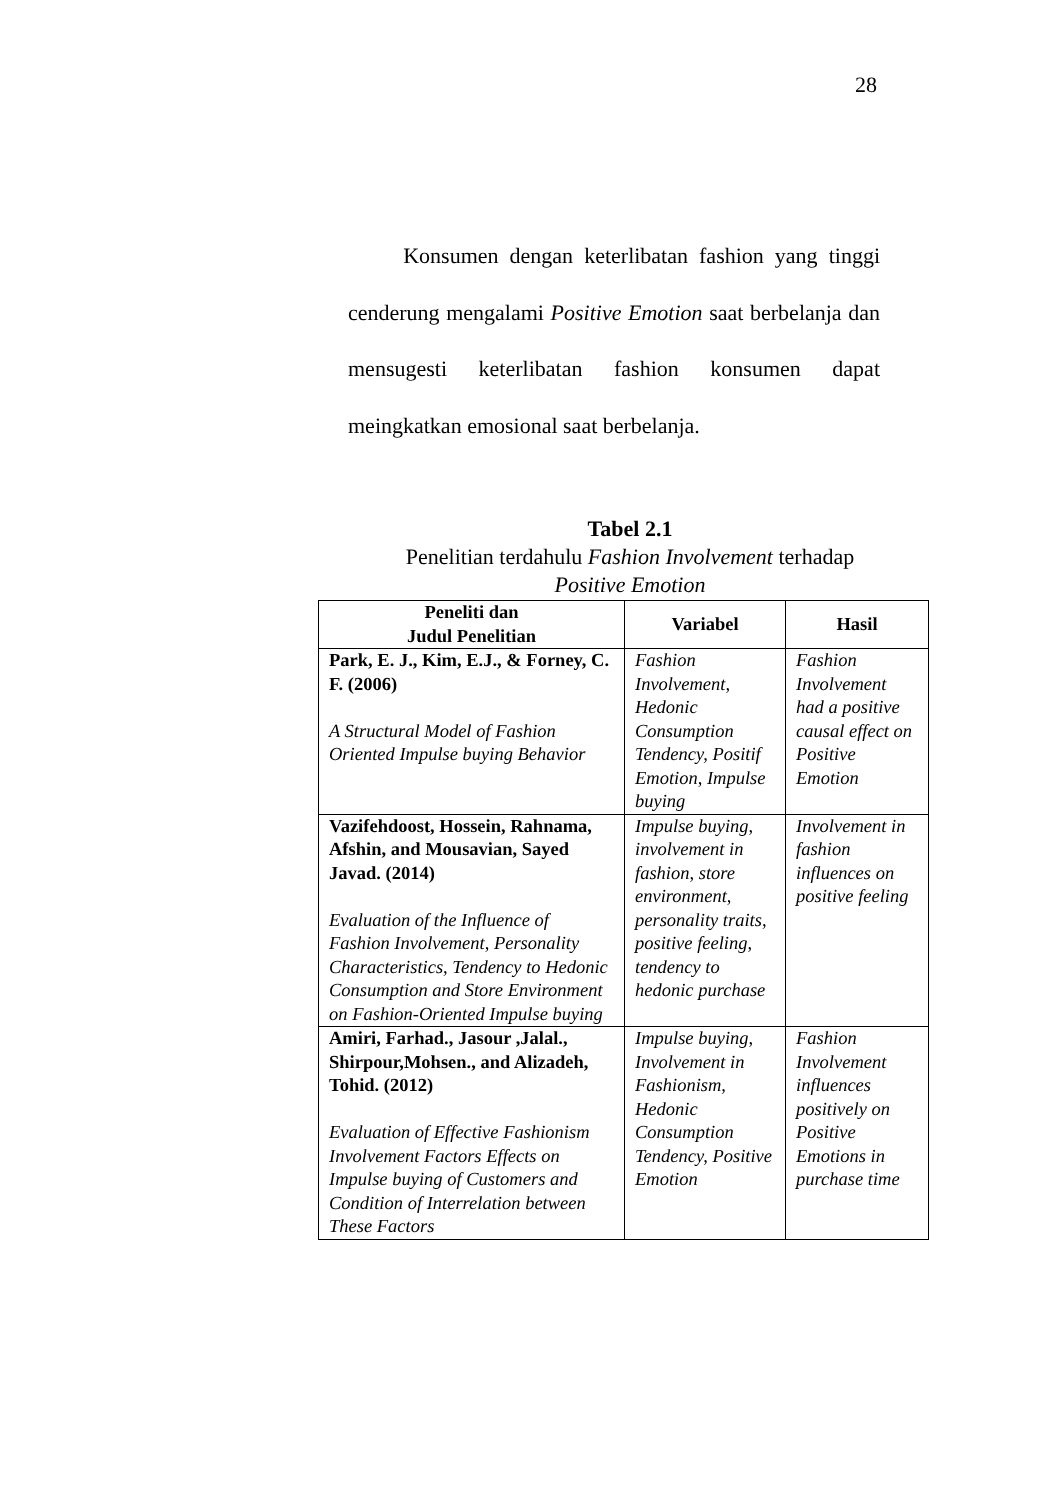28
Konsumen dengan keterlibatan fashion yang tinggi cenderung mengalami Positive Emotion saat berbelanja dan mensugesti keterlibatan fashion konsumen dapat meingkatkan emosional saat berbelanja.
Tabel 2.1
Penelitian terdahulu Fashion Involvement terhadap
Positive Emotion
| Peneliti dan Judul Penelitian | Variabel | Hasil |
| --- | --- | --- |
| Park, E. J., Kim, E.J., & Forney, C. F. (2006) A Structural Model of Fashion Oriented Impulse buying Behavior | Fashion Involvement, Hedonic Consumption Tendency, Positif Emotion, Impulse buying | Fashion Involvement had a positive causal effect on Positive Emotion |
| Vazifehdoost, Hossein, Rahnama, Afshin, and Mousavian, Sayed Javad. (2014) Evaluation of the Influence of Fashion Involvement, Personality Characteristics, Tendency to Hedonic Consumption and Store Environment on Fashion-Oriented Impulse buying | Impulse buying, involvement in fashion, store environment, personality traits, positive feeling, tendency to hedonic purchase | Involvement in fashion influences on positive feeling |
| Amiri, Farhad., Jasour ,Jalal., Shirpour,Mohsen., and Alizadeh, Tohid. (2012) Evaluation of Effective Fashionism Involvement Factors Effects on Impulse buying of Customers and Condition of Interrelation between These Factors | Impulse buying, Involvement in Fashionism, Hedonic Consumption Tendency, Positive Emotion | Fashion Involvement influences positively on Positive Emotions in purchase time |